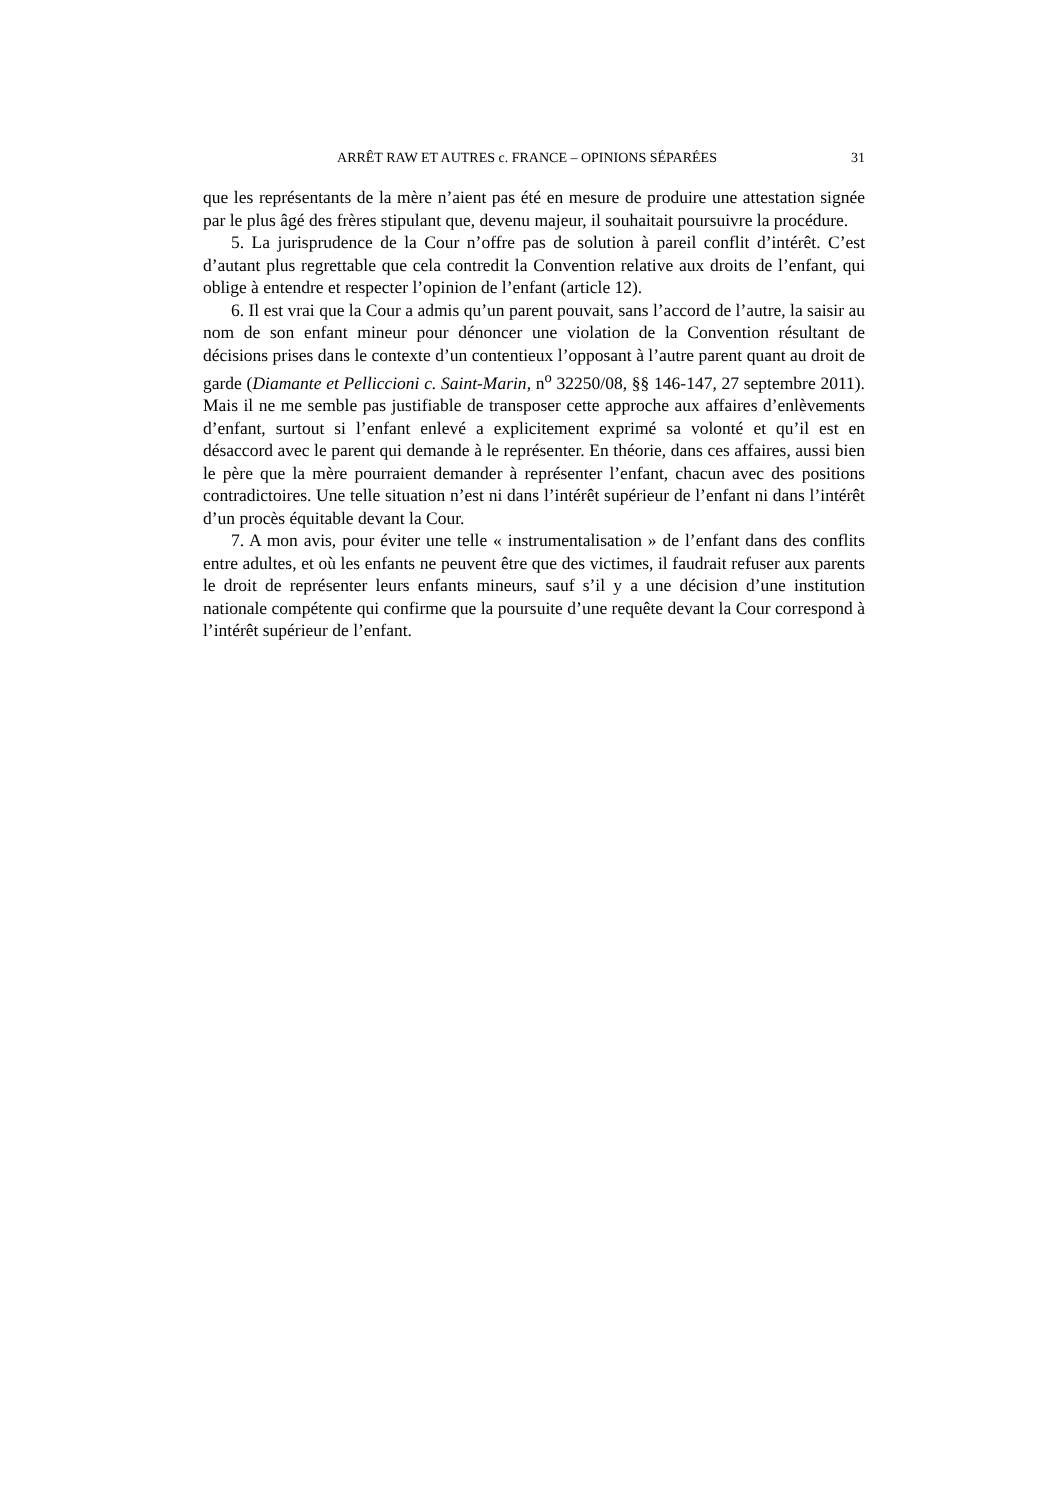ARRÊT RAW ET AUTRES c. FRANCE – OPINIONS SÉPARÉES 31
que les représentants de la mère n’aient pas été en mesure de produire une attestation signée par le plus âgé des frères stipulant que, devenu majeur, il souhaitait poursuivre la procédure.
5. La jurisprudence de la Cour n’offre pas de solution à pareil conflit d’intérêt. C’est d’autant plus regrettable que cela contredit la Convention relative aux droits de l’enfant, qui oblige à entendre et respecter l’opinion de l’enfant (article 12).
6. Il est vrai que la Cour a admis qu’un parent pouvait, sans l’accord de l’autre, la saisir au nom de son enfant mineur pour dénoncer une violation de la Convention résultant de décisions prises dans le contexte d’un contentieux l’opposant à l’autre parent quant au droit de garde (Diamante et Pelliccioni c. Saint-Marin, n<sup>o</sup> 32250/08, §§ 146-147, 27 septembre 2011). Mais il ne me semble pas justifiable de transposer cette approche aux affaires d’enlèvements d’enfant, surtout si l’enfant enlevé a explicitement exprimé sa volonté et qu’il est en désaccord avec le parent qui demande à le représenter. En théorie, dans ces affaires, aussi bien le père que la mère pourraient demander à représenter l’enfant, chacun avec des positions contradictoires. Une telle situation n’est ni dans l’intérêt supérieur de l’enfant ni dans l’intérêt d’un procès équitable devant la Cour.
7. A mon avis, pour éviter une telle « instrumentalisation » de l’enfant dans des conflits entre adultes, et où les enfants ne peuvent être que des victimes, il faudrait refuser aux parents le droit de représenter leurs enfants mineurs, sauf s’il y a une décision d’une institution nationale compétente qui confirme que la poursuite d’une requête devant la Cour correspond à l’intérêt supérieur de l’enfant.